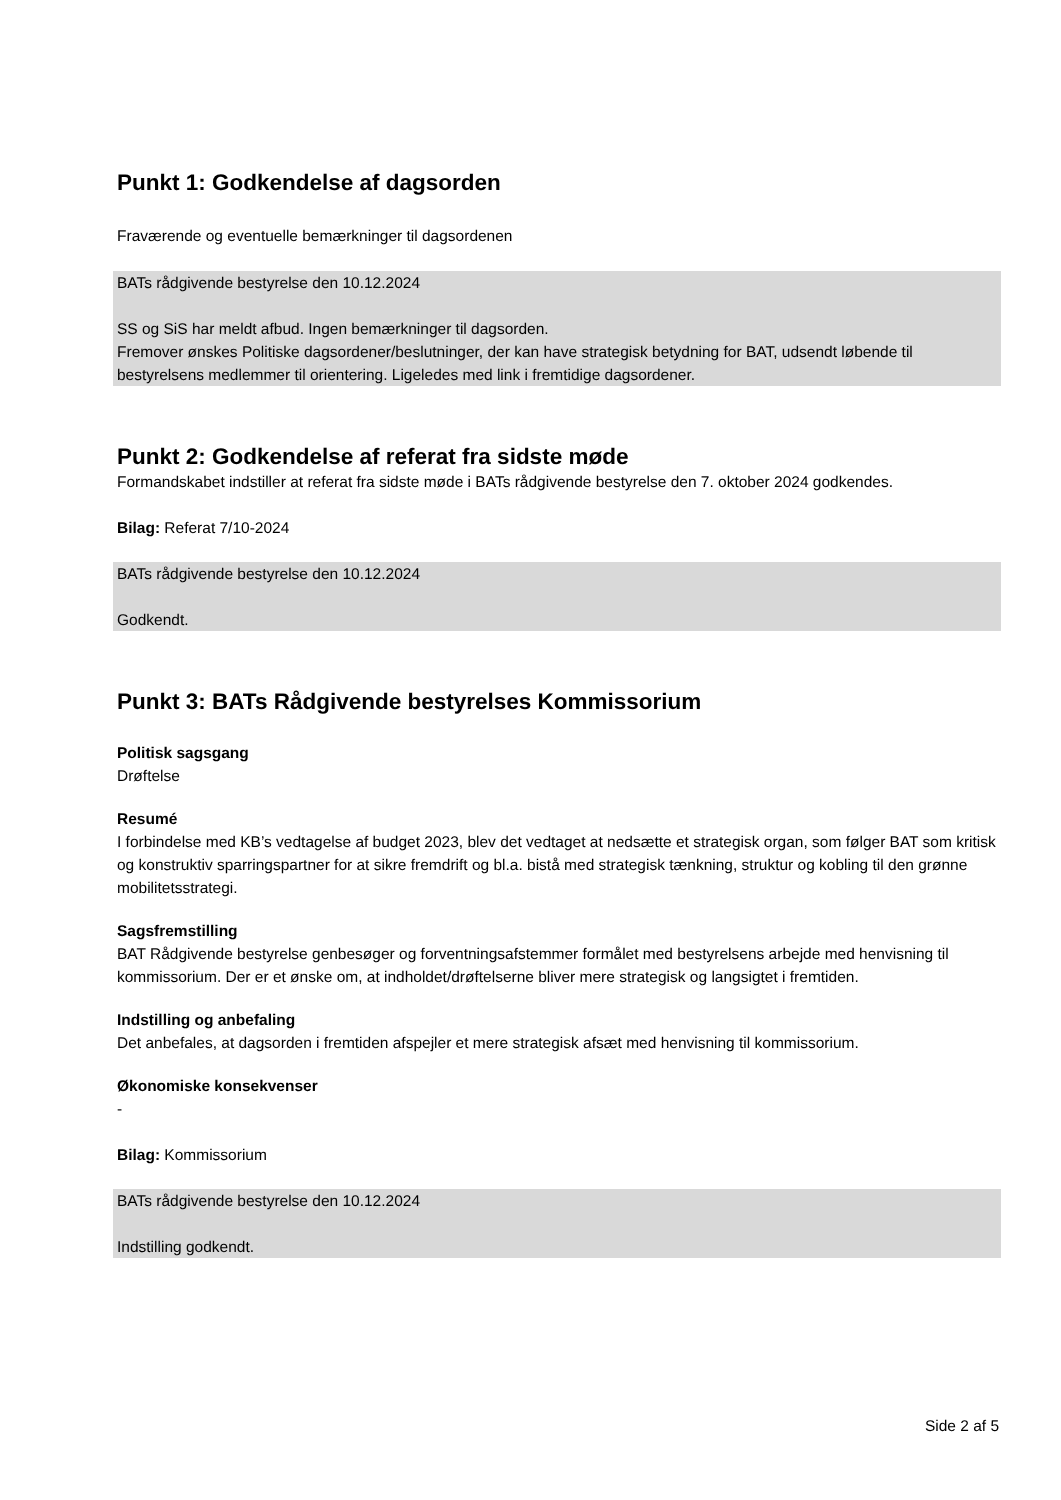Punkt 1: Godkendelse af dagsorden
Fraværende og eventuelle bemærkninger til dagsordenen
BATs rådgivende bestyrelse den 10.12.2024
SS og SiS har meldt afbud. Ingen bemærkninger til dagsorden.
Fremover ønskes Politiske dagsordener/beslutninger, der kan have strategisk betydning for BAT, udsendt løbende til bestyrelsens medlemmer til orientering. Ligeledes med link i fremtidige dagsordener.
Punkt 2: Godkendelse af referat fra sidste møde
Formandskabet indstiller at referat fra sidste møde i BATs rådgivende bestyrelse den 7. oktober 2024 godkendes.
Bilag: Referat 7/10-2024
BATs rådgivende bestyrelse den 10.12.2024
Godkendt.
Punkt 3: BATs Rådgivende bestyrelses Kommissorium
Politisk sagsgang
Drøftelse
Resumé
I forbindelse med KB’s vedtagelse af budget 2023, blev det vedtaget at nedsætte et strategisk organ, som følger BAT som kritisk og konstruktiv sparringspartner for at sikre fremdrift og bl.a. bistå med strategisk tænkning, struktur og kobling til den grønne mobilitetsstrategi.
Sagsfremstilling
BAT Rådgivende bestyrelse genbesøger og forventningsafstemmer formålet med bestyrelsens arbejde med henvisning til kommissorium. Der er et ønske om, at indholdet/drøftelserne bliver mere strategisk og langsigtet i fremtiden.
Indstilling og anbefaling
Det anbefales, at dagsorden i fremtiden afspejler et mere strategisk afsæt med henvisning til kommissorium.
Økonomiske konsekvenser
-
Bilag: Kommissorium
BATs rådgivende bestyrelse den 10.12.2024
Indstilling godkendt.
Side 2 af 5